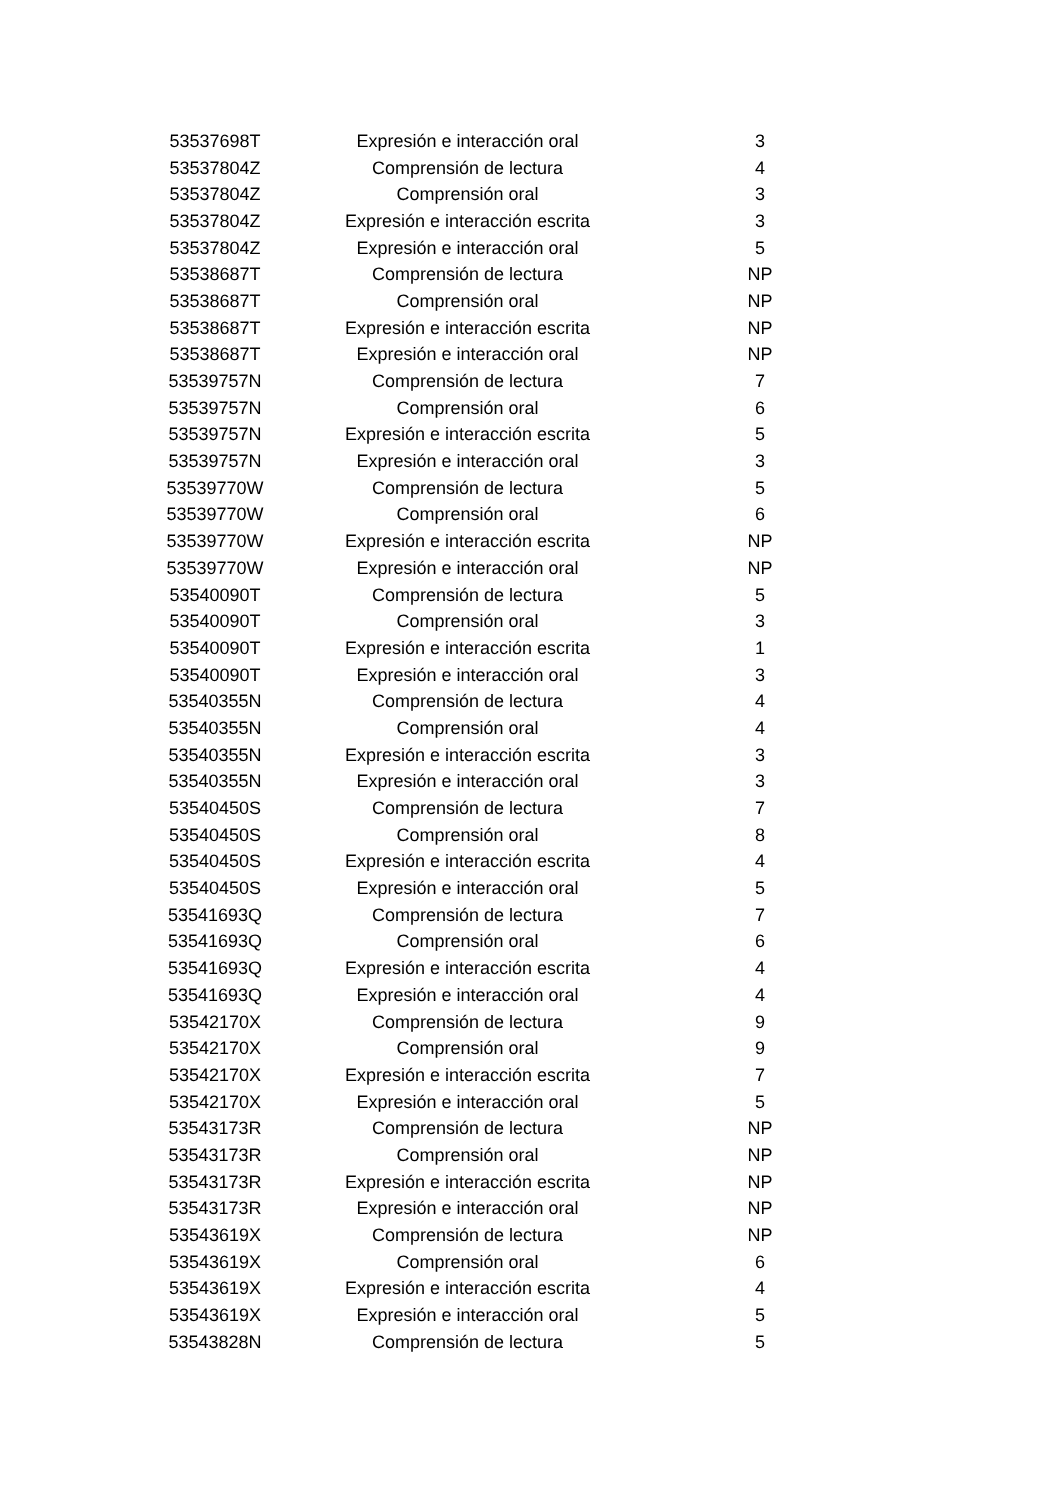| 53537698T | Expresión e interacción oral | 3 |
| 53537804Z | Comprensión de lectura | 4 |
| 53537804Z | Comprensión oral | 3 |
| 53537804Z | Expresión e interacción escrita | 3 |
| 53537804Z | Expresión e interacción oral | 5 |
| 53538687T | Comprensión de lectura | NP |
| 53538687T | Comprensión oral | NP |
| 53538687T | Expresión e interacción escrita | NP |
| 53538687T | Expresión e interacción oral | NP |
| 53539757N | Comprensión de lectura | 7 |
| 53539757N | Comprensión oral | 6 |
| 53539757N | Expresión e interacción escrita | 5 |
| 53539757N | Expresión e interacción oral | 3 |
| 53539770W | Comprensión de lectura | 5 |
| 53539770W | Comprensión oral | 6 |
| 53539770W | Expresión e interacción escrita | NP |
| 53539770W | Expresión e interacción oral | NP |
| 53540090T | Comprensión de lectura | 5 |
| 53540090T | Comprensión oral | 3 |
| 53540090T | Expresión e interacción escrita | 1 |
| 53540090T | Expresión e interacción oral | 3 |
| 53540355N | Comprensión de lectura | 4 |
| 53540355N | Comprensión oral | 4 |
| 53540355N | Expresión e interacción escrita | 3 |
| 53540355N | Expresión e interacción oral | 3 |
| 53540450S | Comprensión de lectura | 7 |
| 53540450S | Comprensión oral | 8 |
| 53540450S | Expresión e interacción escrita | 4 |
| 53540450S | Expresión e interacción oral | 5 |
| 53541693Q | Comprensión de lectura | 7 |
| 53541693Q | Comprensión oral | 6 |
| 53541693Q | Expresión e interacción escrita | 4 |
| 53541693Q | Expresión e interacción oral | 4 |
| 53542170X | Comprensión de lectura | 9 |
| 53542170X | Comprensión oral | 9 |
| 53542170X | Expresión e interacción escrita | 7 |
| 53542170X | Expresión e interacción oral | 5 |
| 53543173R | Comprensión de lectura | NP |
| 53543173R | Comprensión oral | NP |
| 53543173R | Expresión e interacción escrita | NP |
| 53543173R | Expresión e interacción oral | NP |
| 53543619X | Comprensión de lectura | NP |
| 53543619X | Comprensión oral | 6 |
| 53543619X | Expresión e interacción escrita | 4 |
| 53543619X | Expresión e interacción oral | 5 |
| 53543828N | Comprensión de lectura | 5 |